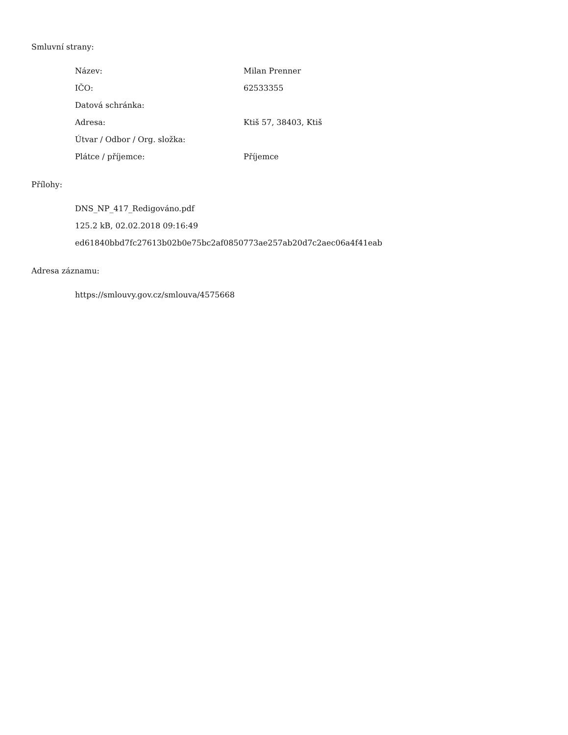Smluvní strany:
| Název: | Milan Prenner |
| IČO: | 62533355 |
| Datová schránka: | |
| Adresa: | Ktiš 57, 38403, Ktiš |
| Útvar / Odbor / Org. složka: | |
| Plátce / příjemce: | Příjemce |
Přílohy:
DNS_NP_417_Redigováno.pdf
125.2 kB, 02.02.2018 09:16:49
ed61840bbd7fc27613b02b0e75bc2af0850773ae257ab20d7c2aec06a4f41eab
Adresa záznamu:
https://smlouvy.gov.cz/smlouva/4575668